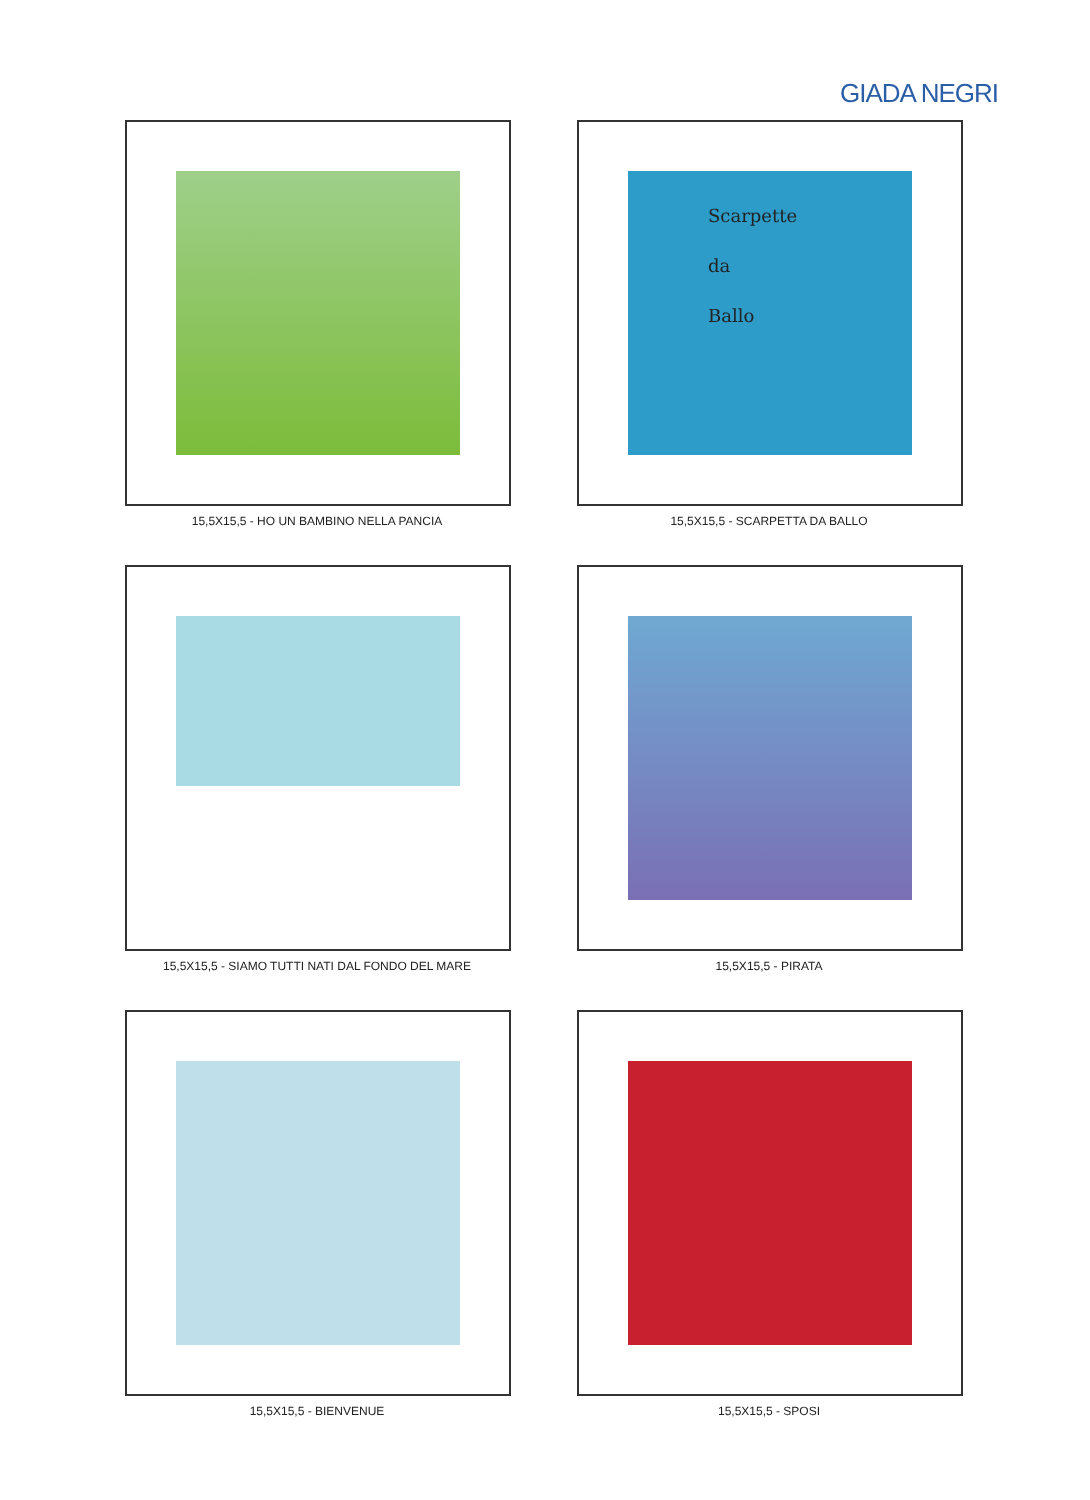GIADA NEGRI
15,5X15,5 - HO UN BAMBINO NELLA PANCIA
Scarpette
da
Ballo
15,5X15,5 - SCARPETTA DA BALLO
15,5X15,5 - SIAMO TUTTI NATI DAL FONDO DEL MARE
15,5X15,5 - PIRATA
15,5X15,5 - BIENVENUE
15,5X15,5 - SPOSI